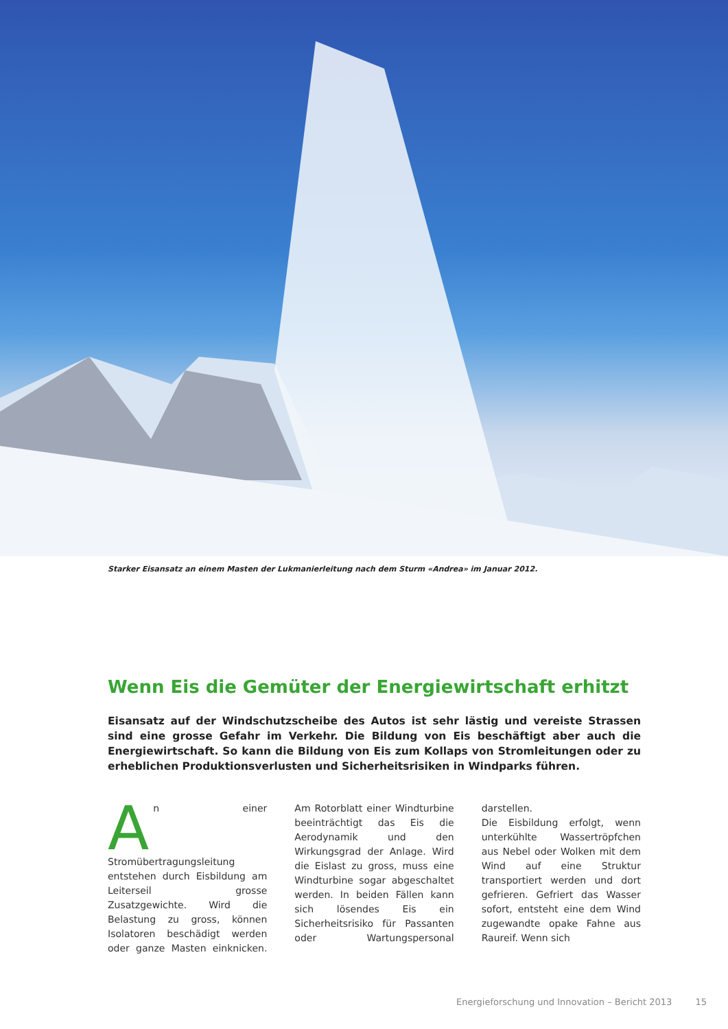Starker Eisansatz an einem Masten der Lukmanierleitung nach dem Sturm «Andrea» im Januar 2012.
Wenn Eis die Gemüter der Energiewirtschaft erhitzt
Eisansatz auf der Windschutzscheibe des Autos ist sehr lästig und vereiste Strassen sind eine grosse Gefahr im Verkehr. Die Bildung von Eis beschäftigt aber auch die Energiewirtschaft. So kann die Bildung von Eis zum Kollaps von Stromleitungen oder zu erheblichen Produktionsverlusten und Sicherheitsrisiken in Windparks führen.
An einer Stromübertragungsleitung entstehen durch Eisbildung am Leiterseil grosse Zusatzgewichte. Wird die Belastung zu gross, können Isolatoren beschädigt werden oder ganze Masten einknicken. Am Rotorblatt einer Windturbine beeinträchtigt das Eis die Aerodynamik und den Wirkungsgrad der Anlage. Wird die Eislast zu gross, muss eine Windturbine sogar abgeschaltet werden. In beiden Fällen kann sich lösendes Eis ein Sicherheitsrisiko für Passanten oder Wartungspersonal darstellen.
Die Eisbildung erfolgt, wenn unterkühlte Wassertröpfchen aus Nebel oder Wolken mit dem Wind auf eine Struktur transportiert werden und dort gefrieren. Gefriert das Wasser sofort, entsteht eine dem Wind zugewandte opake Fahne aus Raureif. Wenn sich
Energieforschung und Innovation – Bericht 2013 15